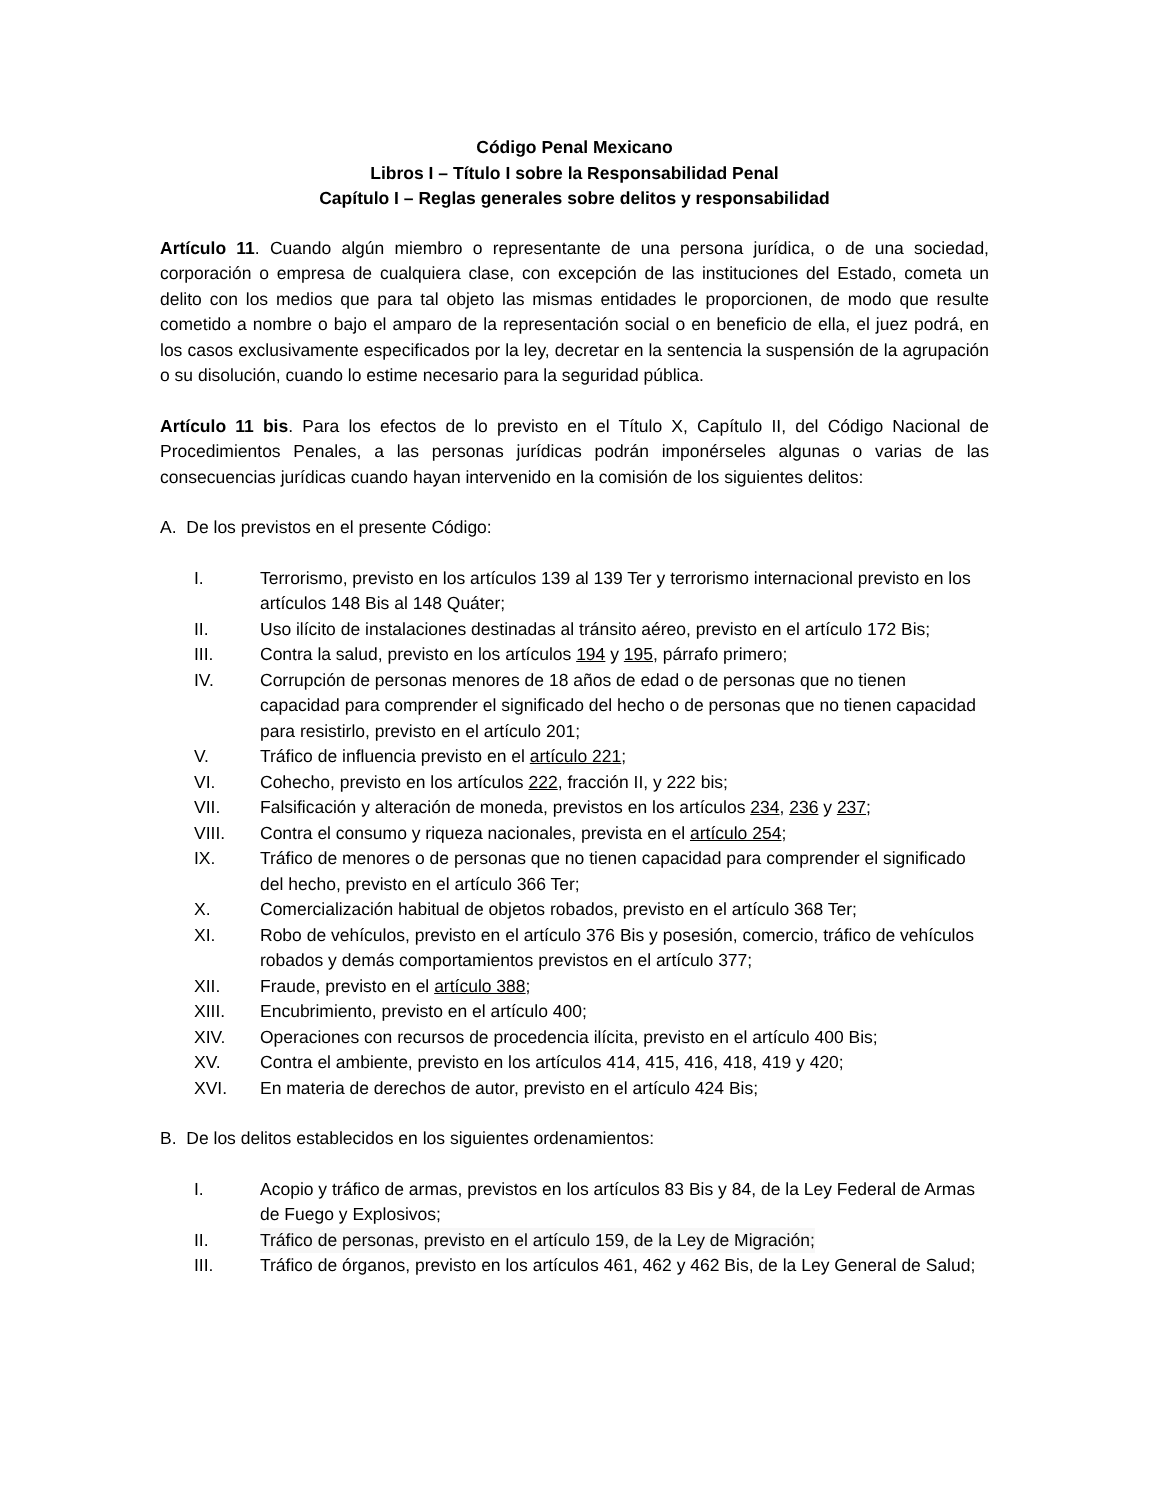Código Penal Mexicano
Libros I – Título I sobre la Responsabilidad Penal
Capítulo I – Reglas generales sobre delitos y responsabilidad
Artículo 11. Cuando algún miembro o representante de una persona jurídica, o de una sociedad, corporación o empresa de cualquiera clase, con excepción de las instituciones del Estado, cometa un delito con los medios que para tal objeto las mismas entidades le proporcionen, de modo que resulte cometido a nombre o bajo el amparo de la representación social o en beneficio de ella, el juez podrá, en los casos exclusivamente especificados por la ley, decretar en la sentencia la suspensión de la agrupación o su disolución, cuando lo estime necesario para la seguridad pública.
Artículo 11 bis. Para los efectos de lo previsto en el Título X, Capítulo II, del Código Nacional de Procedimientos Penales, a las personas jurídicas podrán imponérseles algunas o varias de las consecuencias jurídicas cuando hayan intervenido en la comisión de los siguientes delitos:
A. De los previstos en el presente Código:
I. Terrorismo, previsto en los artículos 139 al 139 Ter y terrorismo internacional previsto en los artículos 148 Bis al 148 Quáter;
II. Uso ilícito de instalaciones destinadas al tránsito aéreo, previsto en el artículo 172 Bis;
III. Contra la salud, previsto en los artículos 194 y 195, párrafo primero;
IV. Corrupción de personas menores de 18 años de edad o de personas que no tienen capacidad para comprender el significado del hecho o de personas que no tienen capacidad para resistirlo, previsto en el artículo 201;
V. Tráfico de influencia previsto en el artículo 221;
VI. Cohecho, previsto en los artículos 222, fracción II, y 222 bis;
VII. Falsificación y alteración de moneda, previstos en los artículos 234, 236 y 237;
VIII. Contra el consumo y riqueza nacionales, prevista en el artículo 254;
IX. Tráfico de menores o de personas que no tienen capacidad para comprender el significado del hecho, previsto en el artículo 366 Ter;
X. Comercialización habitual de objetos robados, previsto en el artículo 368 Ter;
XI. Robo de vehículos, previsto en el artículo 376 Bis y posesión, comercio, tráfico de vehículos robados y demás comportamientos previstos en el artículo 377;
XII. Fraude, previsto en el artículo 388;
XIII. Encubrimiento, previsto en el artículo 400;
XIV. Operaciones con recursos de procedencia ilícita, previsto en el artículo 400 Bis;
XV. Contra el ambiente, previsto en los artículos 414, 415, 416, 418, 419 y 420;
XVI. En materia de derechos de autor, previsto en el artículo 424 Bis;
B. De los delitos establecidos en los siguientes ordenamientos:
I. Acopio y tráfico de armas, previstos en los artículos 83 Bis y 84, de la Ley Federal de Armas de Fuego y Explosivos;
II. Tráfico de personas, previsto en el artículo 159, de la Ley de Migración;
III. Tráfico de órganos, previsto en los artículos 461, 462 y 462 Bis, de la Ley General de Salud;